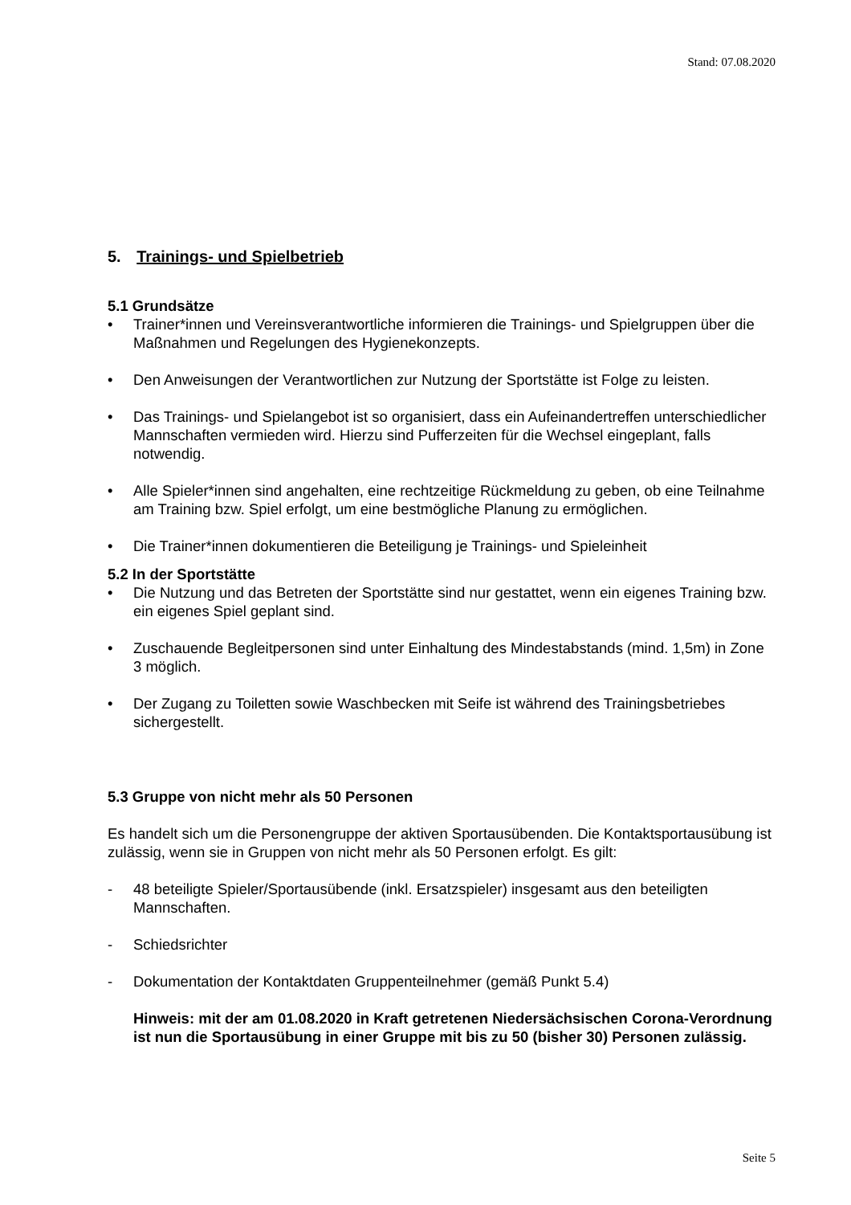Stand: 07.08.2020
5. Trainings- und Spielbetrieb
5.1 Grundsätze
• Trainer*innen und Vereinsverantwortliche informieren die Trainings- und Spielgruppen über die Maßnahmen und Regelungen des Hygienekonzepts.
• Den Anweisungen der Verantwortlichen zur Nutzung der Sportstätte ist Folge zu leisten.
• Das Trainings- und Spielangebot ist so organisiert, dass ein Aufeinandertreffen unterschiedlicher Mannschaften vermieden wird. Hierzu sind Pufferzeiten für die Wechsel eingeplant, falls notwendig.
• Alle Spieler*innen sind angehalten, eine rechtzeitige Rückmeldung zu geben, ob eine Teilnahme am Training bzw. Spiel erfolgt, um eine bestmögliche Planung zu ermöglichen.
• Die Trainer*innen dokumentieren die Beteiligung je Trainings- und Spieleinheit
5.2 In der Sportstätte
• Die Nutzung und das Betreten der Sportstätte sind nur gestattet, wenn ein eigenes Training bzw. ein eigenes Spiel geplant sind.
• Zuschauende Begleitpersonen sind unter Einhaltung des Mindestabstands (mind. 1,5m) in Zone 3 möglich.
• Der Zugang zu Toiletten sowie Waschbecken mit Seife ist während des Trainingsbetriebes sichergestellt.
5.3 Gruppe von nicht mehr als 50 Personen
Es handelt sich um die Personengruppe der aktiven Sportausübenden. Die Kontaktsportausübung ist zulässig, wenn sie in Gruppen von nicht mehr als 50 Personen erfolgt. Es gilt:
- 48 beteiligte Spieler/Sportausübende (inkl. Ersatzspieler) insgesamt aus den beteiligten Mannschaften.
- Schiedsrichter
- Dokumentation der Kontaktdaten Gruppenteilnehmer (gemäß Punkt 5.4)
Hinweis: mit der am 01.08.2020 in Kraft getretenen Niedersächsischen Corona-Verordnung ist nun die Sportausübung in einer Gruppe mit bis zu 50 (bisher 30) Personen zulässig.
Seite 5